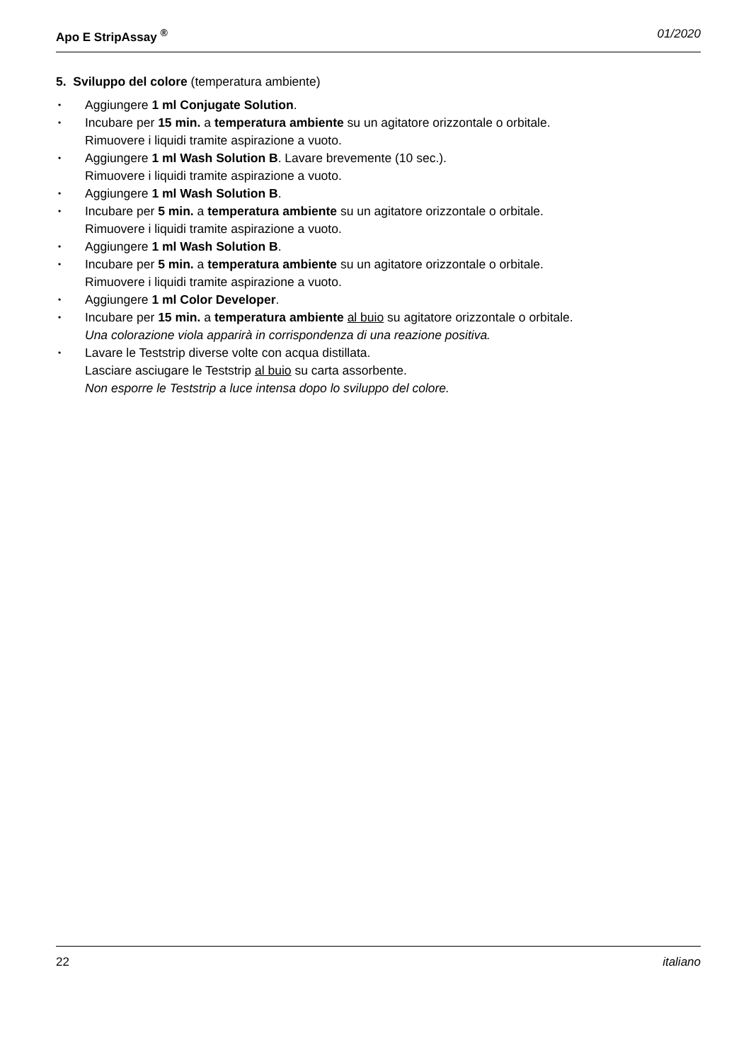Apo E StripAssay <sup>®</sup> 01/2020
5. Sviluppo del colore (temperatura ambiente)
• Aggiungere 1 ml Conjugate Solution.
• Incubare per 15 min. a temperatura ambiente su un agitatore orizzontale o orbitale.
Rimuovere i liquidi tramite aspirazione a vuoto.
• Aggiungere 1 ml Wash Solution B. Lavare brevemente (10 sec.).
Rimuovere i liquidi tramite aspirazione a vuoto.
• Aggiungere 1 ml Wash Solution B.
• Incubare per 5 min. a temperatura ambiente su un agitatore orizzontale o orbitale.
Rimuovere i liquidi tramite aspirazione a vuoto.
• Aggiungere 1 ml Wash Solution B.
• Incubare per 5 min. a temperatura ambiente su un agitatore orizzontale o orbitale.
Rimuovere i liquidi tramite aspirazione a vuoto.
• Aggiungere 1 ml Color Developer.
• Incubare per 15 min. a temperatura ambiente al buio su agitatore orizzontale o orbitale.
Una colorazione viola apparirà in corrispondenza di una reazione positiva.
• Lavare le Teststrip diverse volte con acqua distillata.
Lasciare asciugare le Teststrip al buio su carta assorbente.
Non esporre le Teststrip a luce intensa dopo lo sviluppo del colore.
22 italiano